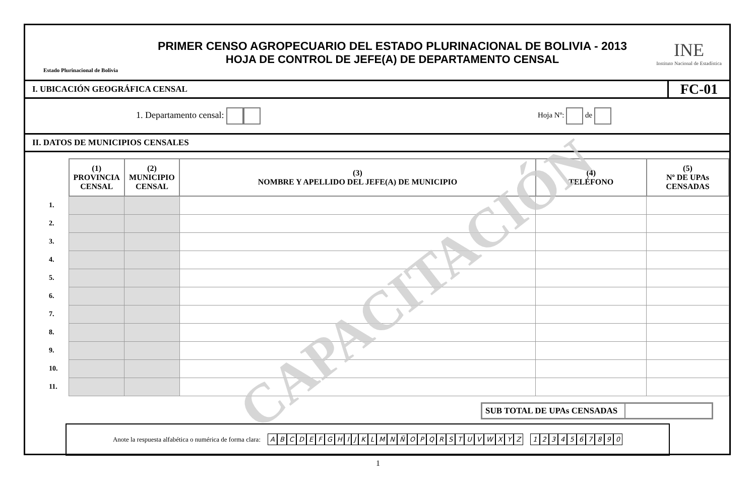Estado Plurinacional de Bolivia
PRIMER CENSO AGROPECUARIO DEL ESTADO PLURINACIONAL DE BOLIVIA - 2013
HOJA DE CONTROL DE JEFE(A) DE DEPARTAMENTO CENSAL
INE
Instituto Nacional de Estadística
I. UBICACIÓN GEOGRÁFICA CENSAL
FC-01
1. Departamento censal: Hoja Nº: de
II. DATOS DE MUNICIPIOS CENSALES
| | (1) PROVINCIA CENSAL | (2) MUNICIPIO CENSAL | (3) NOMBRE Y APELLIDO DEL JEFE(A) DE MUNICIPIO | (4) TELÉFONO | (5) Nº DE UPAs CENSADAS |
| 1. | | | | | |
| 2. | | | | | |
| 3. | | | | | |
| 4. | | | | | |
| 5. | | | | | |
| 6. | | | | | |
| 7. | | | | | |
| 8. | | | | | |
| 9. | | | | | |
| 10. | | | | | |
| 11. | | | | | |
SUB TOTAL DE UPAs CENSADAS
Anote la respuesta alfabética o numérica de forma clara: ABCDEFGHIJKLMNÑOPQRSTUVWXYZ 1234567890
1
CAPACITACIÓN